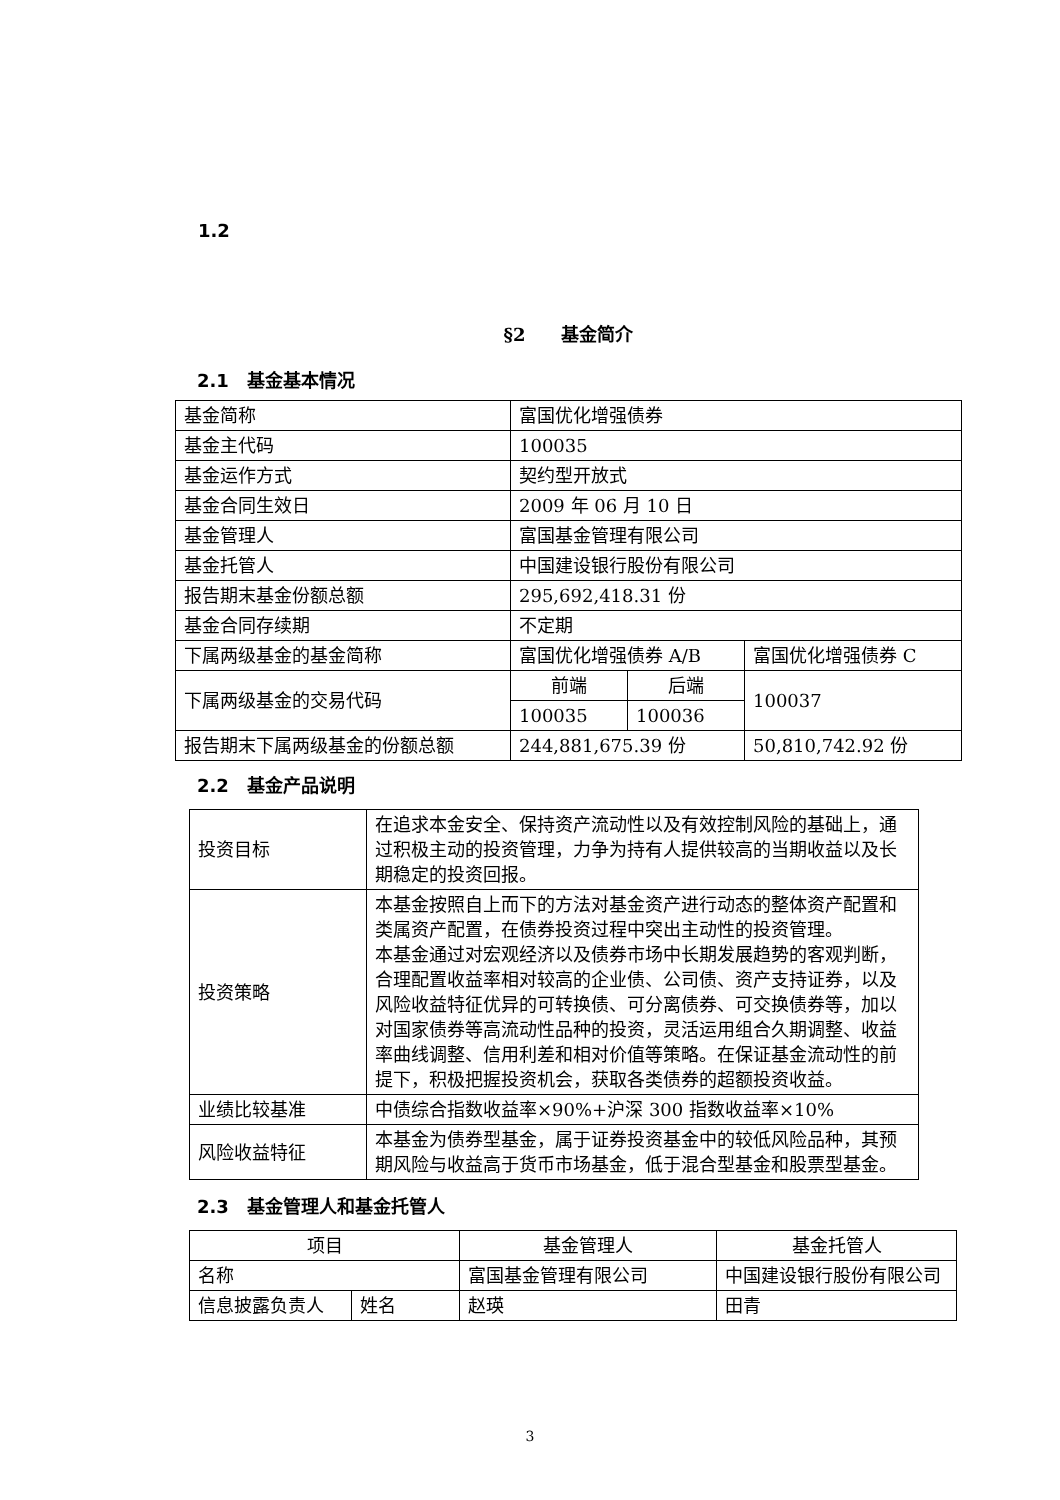1.2
§2　　基金简介
2.1　基金基本情况
| 基金简称 | 富国优化增强债券 | | |
| 基金主代码 | 100035 | | |
| 基金运作方式 | 契约型开放式 | | |
| 基金合同生效日 | 2009 年 06 月 10 日 | | |
| 基金管理人 | 富国基金管理有限公司 | | |
| 基金托管人 | 中国建设银行股份有限公司 | | |
| 报告期末基金份额总额 | 295,692,418.31 份 | | |
| 基金合同存续期 | 不定期 | | |
| 下属两级基金的基金简称 | 富国优化增强债券 A/B | | 富国优化增强债券 C |
| 下属两级基金的交易代码 | 前端 | 后端 | 100037 |
| | 100035 | 100036 | |
| 报告期末下属两级基金的份额总额 | 244,881,675.39 份 | | 50,810,742.92 份 |
2.2　基金产品说明
| 投资目标 | 在追求本金安全、保持资产流动性以及有效控制风险的基础上，通过积极主动的投资管理，力争为持有人提供较高的当期收益以及长期稳定的投资回报。 |
| 投资策略 | 本基金按照自上而下的方法对基金资产进行动态的整体资产配置和类属资产配置，在债券投资过程中突出主动性的投资管理。 本基金通过对宏观经济以及债券市场中长期发展趋势的客观判断，合理配置收益率相对较高的企业债、公司债、资产支持证券，以及风险收益特征优异的可转换债、可分离债券、可交换债券等，加以对国家债券等高流动性品种的投资，灵活运用组合久期调整、收益率曲线调整、信用利差和相对价值等策略。在保证基金流动性的前提下，积极把握投资机会，获取各类债券的超额投资收益。 |
| 业绩比较基准 | 中债综合指数收益率×90%+沪深 300 指数收益率×10% |
| 风险收益特征 | 本基金为债券型基金，属于证券投资基金中的较低风险品种，其预期风险与收益高于货币市场基金，低于混合型基金和股票型基金。 |
2.3　基金管理人和基金托管人
| 项目 | | 基金管理人 | 基金托管人 |
| 名称 | | 富国基金管理有限公司 | 中国建设银行股份有限公司 |
| 信息披露负责人 | 姓名 | 赵瑛 | 田青 |
3